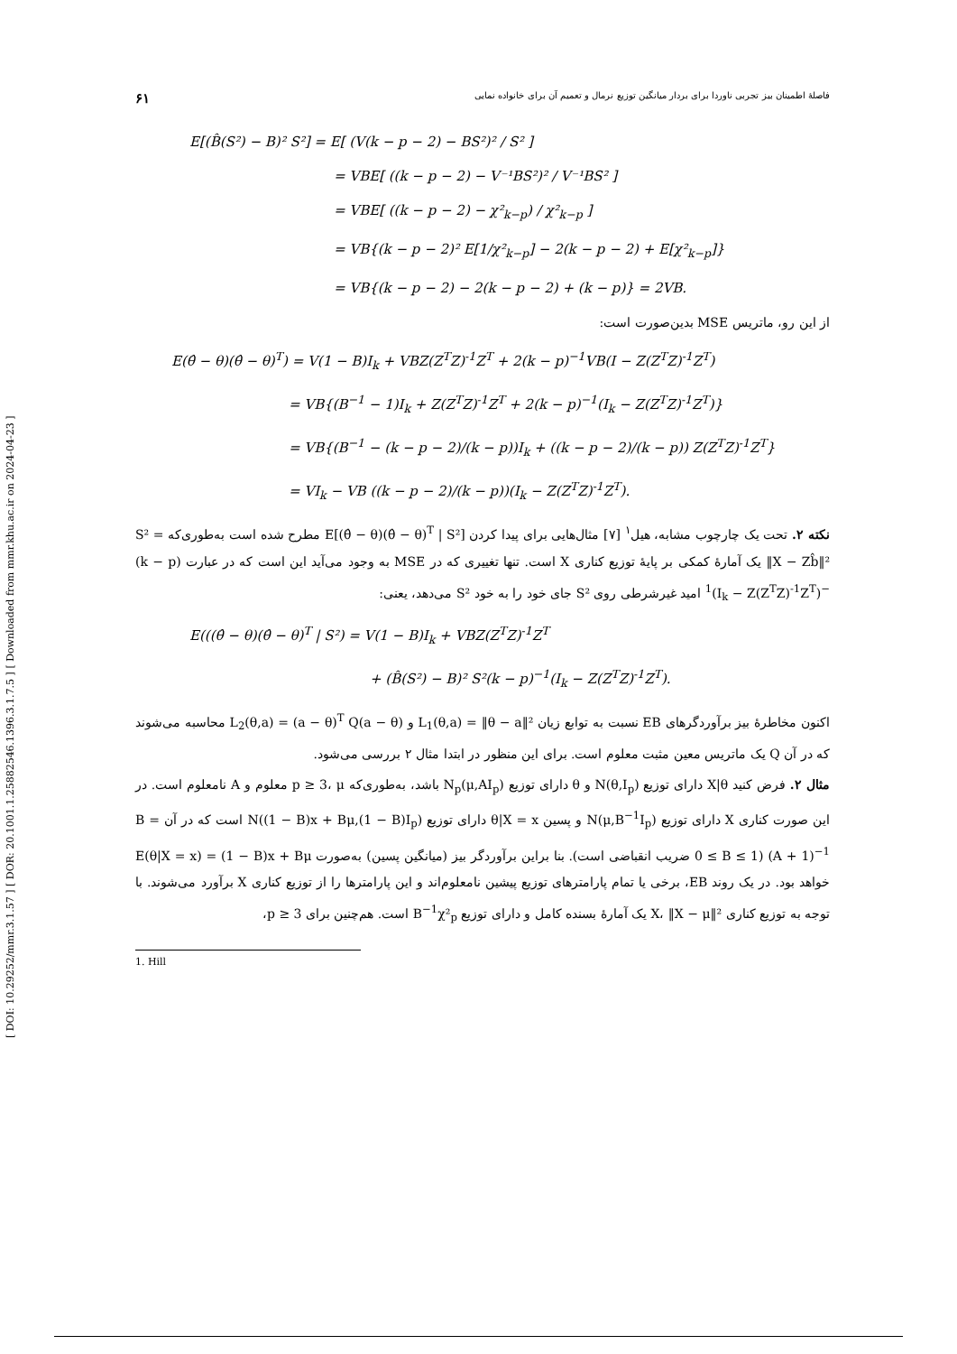[ DOI: 10.29252/mmr.3.1.57 ] [ DOR: 20.1001.1.25882546.1396.3.1.7.5 ] [ Downloaded from mmr.khu.ac.ir on 2024-04-23 ]
فاصلهٔ اطمینان بیز تجربی ناوردا برای بردار میانگین توزیع نرمال و تعمیم آن برای خانواده نمایی ۶۱
E[(B̂(S²) − B)² S²] = E[ (V(k − p − 2) − BS²)² / S² ]
= VBE[ ((k − p − 2) − V⁻¹BS²)² / V⁻¹BS² ]
= VBE[ ((k − p − 2) − χ²<sub>k−p</sub>) / χ²<sub>k−p</sub> ]
= VB{(k − p − 2)² E[1/χ²<sub>k−p</sub>] − 2(k − p − 2) + E[χ²<sub>k−p</sub>]}
= VB{(k − p − 2) − 2(k − p − 2) + (k − p)} = 2VB.
از این رو، ماتریس MSE بدین‌صورت است:
E(θ̂ − θ)(θ̂ − θ)<sup>T</sup>) = V(1 − B)I<sub>k</sub> + VBZ(Z<sup>T</sup>Z)<sup>-1</sup>Z<sup>T</sup> + 2(k − p)<sup>−1</sup>VB(I − Z(Z<sup>T</sup>Z)<sup>-1</sup>Z<sup>T</sup>)
= VB{(B<sup>−1</sup> − 1)I<sub>k</sub> + Z(Z<sup>T</sup>Z)<sup>-1</sup>Z<sup>T</sup> + 2(k − p)<sup>−1</sup>(I<sub>k</sub> − Z(Z<sup>T</sup>Z)<sup>-1</sup>Z<sup>T</sup>)}
= VB{(B<sup>−1</sup> − (k − p − 2)/(k − p))I<sub>k</sub> + ((k − p − 2)/(k − p)) Z(Z<sup>T</sup>Z)<sup>-1</sup>Z<sup>T</sup>}
= VI<sub>k</sub> − VB ((k − p − 2)/(k − p))(I<sub>k</sub> − Z(Z<sup>T</sup>Z)<sup>-1</sup>Z<sup>T</sup>).
نکته ۲. تحت یک چارچوب مشابه، هیل<sup>۱</sup> [۷] مثال‌هایی برای پیدا کردن E[(θ̂ − θ)(θ̂ − θ)<sup>T</sup> | S²] مطرح شده است به‌طوری‌که S² = ‖X − Zb̂‖² یک آمارهٔ کمکی بر پایهٔ توزیع کناری X است. تنها تغییری که در MSE به وجود می‌آید این است که در عبارت (k − p)<sup>−1</sup>(I<sub>k</sub> − Z(Z<sup>T</sup>Z)<sup>-1</sup>Z<sup>T</sup>) امید غیرشرطی روی S² جای خود را به خود S² می‌دهد، یعنی:
E(((θ̂ − θ)(θ̂ − θ)<sup>T</sup> | S²) = V(1 − B)I<sub>k</sub> + VBZ(Z<sup>T</sup>Z)<sup>-1</sup>Z<sup>T</sup>
+ (B̂(S²) − B)² S²(k − p)<sup>−1</sup>(I<sub>k</sub> − Z(Z<sup>T</sup>Z)<sup>-1</sup>Z<sup>T</sup>).
اکنون مخاطرهٔ بیز برآوردگرهای EB نسبت به توابع زیان L<sub>1</sub>(θ,a) = ‖θ − a‖² و L<sub>2</sub>(θ,a) = (a − θ)<sup>T</sup> Q(a − θ) محاسبه می‌شوند که در آن Q یک ماتریس معین مثبت معلوم است. برای این منظور در ابتدا مثال ۲ بررسی می‌شود.
مثال ۲. فرض کنید X|θ دارای توزیع N(θ,I<sub>p</sub>) و θ دارای توزیع N<sub>p</sub>(μ,AI<sub>p</sub>) باشد، به‌طوری‌که p ≥ 3، μ معلوم و A نامعلوم است. در این صورت کناری X دارای توزیع N(μ,B<sup>−1</sup>I<sub>p</sub>) و پسین θ|X = x دارای توزیع N((1 − B)x + Bμ,(1 − B)I<sub>p</sub>) است که در آن B = (A + 1)<sup>−1</sup> (0 ≤ B ≤ 1 ضریب انقباضی است). بنا براین برآوردگر بیز (میانگین پسین) به‌صورت E(θ|X = x) = (1 − B)x + Bμ خواهد بود. در یک روند EB، برخی یا تمام پارامترهای توزیع پیشین نامعلوم‌اند و این پارامترها را از توزیع کناری X برآورد می‌شوند. با توجه به توزیع کناری X، ‖X − μ‖² یک آمارهٔ بسنده کامل و دارای توزیع B<sup>−1</sup>χ²<sub>p</sub> است. هم‌چنین برای p ≥ 3،
1. Hill